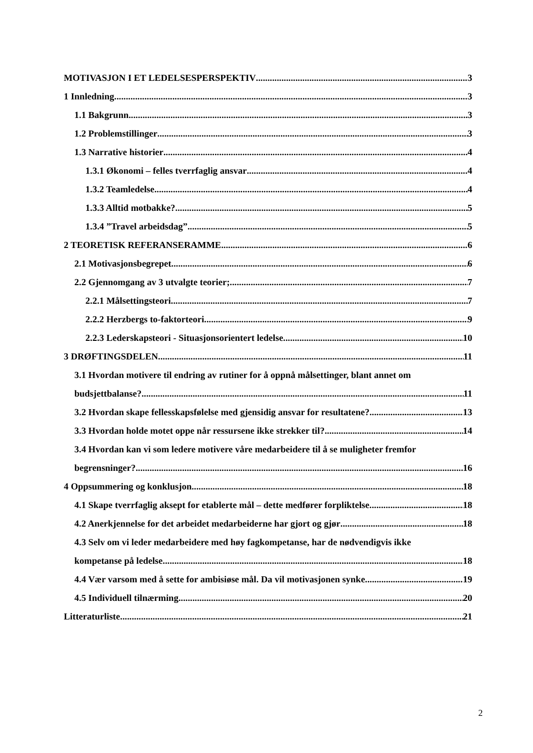MOTIVASJON I ET LEDELSESPERSPEKTIV 3
1 Innledning 3
1.1 Bakgrunn 3
1.2 Problemstillinger 3
1.3 Narrative historier 4
1.3.1 Økonomi – felles tverrfaglig ansvar 4
1.3.2 Teamledelse 4
1.3.3 Alltid motbakke? 5
1.3.4 ”Travel arbeidsdag”. 5
2 TEORETISK REFERANSERAMME 6
2.1 Motivasjonsbegrepet 6
2.2 Gjennomgang av 3 utvalgte teorier; 7
2.2.1 Målsettingsteori 7
2.2.2 Herzbergs to-faktorteori 9
2.2.3 Lederskapsteori - Situasjonsorientert ledelse 10
3 DRØFTINGSDELEN 11
3.1 Hvordan motivere til endring av rutiner for å oppnå målsettinger, blant annet om
budsjettbalanse? 11
3.2 Hvordan skape fellesskapsfølelse med gjensidig ansvar for resultatene? 13
3.3 Hvordan holde motet oppe når ressursene ikke strekker til? 14
3.4 Hvordan kan vi som ledere motivere våre medarbeidere til å se muligheter fremfor
begrensninger? 16
4 Oppsummering og konklusjon 18
4.1 Skape tverrfaglig aksept for etablerte mål – dette medfører forpliktelse 18
4.2 Anerkjennelse for det arbeidet medarbeiderne har gjort og gjør 18
4.3 Selv om vi leder medarbeidere med høy fagkompetanse, har de nødvendigvis ikke
kompetanse på ledelse. 18
4.4 Vær varsom med å sette for ambisiøse mål. Da vil motivasjonen synke 19
4.5 Individuell tilnærming 20
Litteraturliste 21
2